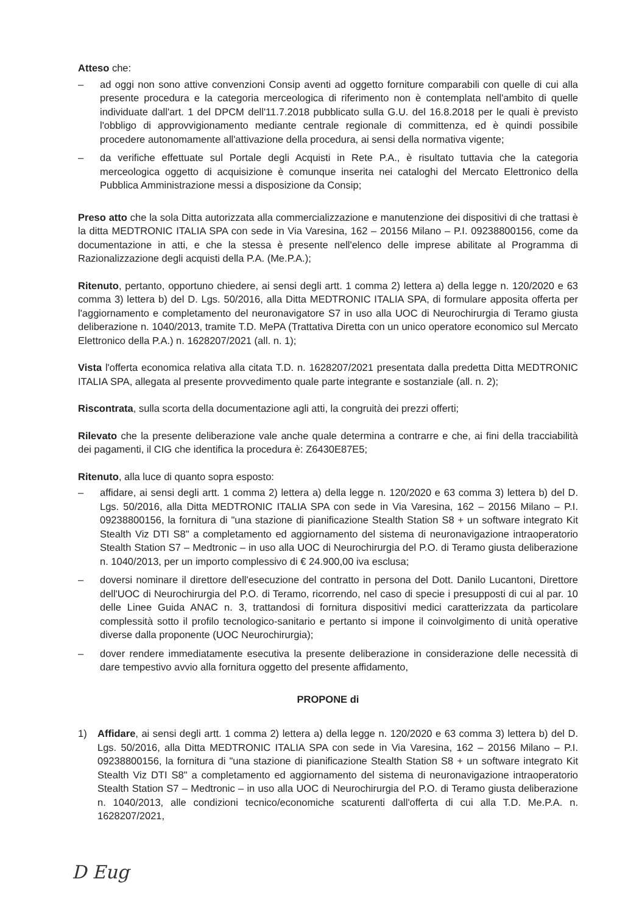Atteso che:
– ad oggi non sono attive convenzioni Consip aventi ad oggetto forniture comparabili con quelle di cui alla presente procedura e la categoria merceologica di riferimento non è contemplata nell'ambito di quelle individuate dall'art. 1 del DPCM dell'11.7.2018 pubblicato sulla G.U. del 16.8.2018 per le quali è previsto l'obbligo di approvvigionamento mediante centrale regionale di committenza, ed è quindi possibile procedere autonomamente all'attivazione della procedura, ai sensi della normativa vigente;
– da verifiche effettuate sul Portale degli Acquisti in Rete P.A., è risultato tuttavia che la categoria merceologica oggetto di acquisizione è comunque inserita nei cataloghi del Mercato Elettronico della Pubblica Amministrazione messi a disposizione da Consip;
Preso atto che la sola Ditta autorizzata alla commercializzazione e manutenzione dei dispositivi di che trattasi è la ditta MEDTRONIC ITALIA SPA con sede in Via Varesina, 162 – 20156 Milano – P.I. 09238800156, come da documentazione in atti, e che la stessa è presente nell'elenco delle imprese abilitate al Programma di Razionalizzazione degli acquisti della P.A. (Me.P.A.);
Ritenuto, pertanto, opportuno chiedere, ai sensi degli artt. 1 comma 2) lettera a) della legge n. 120/2020 e 63 comma 3) lettera b) del D. Lgs. 50/2016, alla Ditta MEDTRONIC ITALIA SPA, di formulare apposita offerta per l'aggiornamento e completamento del neuronavigatore S7 in uso alla UOC di Neurochirurgia di Teramo giusta deliberazione n. 1040/2013, tramite T.D. MePA (Trattativa Diretta con un unico operatore economico sul Mercato Elettronico della P.A.) n. 1628207/2021 (all. n. 1);
Vista l'offerta economica relativa alla citata T.D. n. 1628207/2021 presentata dalla predetta Ditta MEDTRONIC ITALIA SPA, allegata al presente provvedimento quale parte integrante e sostanziale (all. n. 2);
Riscontrata, sulla scorta della documentazione agli atti, la congruità dei prezzi offerti;
Rilevato che la presente deliberazione vale anche quale determina a contrarre e che, ai fini della tracciabilità dei pagamenti, il CIG che identifica la procedura è: Z6430E87E5;
Ritenuto, alla luce di quanto sopra esposto:
– affidare, ai sensi degli artt. 1 comma 2) lettera a) della legge n. 120/2020 e 63 comma 3) lettera b) del D. Lgs. 50/2016, alla Ditta MEDTRONIC ITALIA SPA con sede in Via Varesina, 162 – 20156 Milano – P.I. 09238800156, la fornitura di "una stazione di pianificazione Stealth Station S8 + un software integrato Kit Stealth Viz DTI S8" a completamento ed aggiornamento del sistema di neuronavigazione intraoperatorio Stealth Station S7 – Medtronic – in uso alla UOC di Neurochirurgia del P.O. di Teramo giusta deliberazione n. 1040/2013, per un importo complessivo di € 24.900,00 iva esclusa;
– doversi nominare il direttore dell'esecuzione del contratto in persona del Dott. Danilo Lucantoni, Direttore dell'UOC di Neurochirurgia del P.O. di Teramo, ricorrendo, nel caso di specie i presupposti di cui al par. 10 delle Linee Guida ANAC n. 3, trattandosi di fornitura dispositivi medici caratterizzata da particolare complessità sotto il profilo tecnologico-sanitario e pertanto si impone il coinvolgimento di unità operative diverse dalla proponente (UOC Neurochirurgia);
– dover rendere immediatamente esecutiva la presente deliberazione in considerazione delle necessità di dare tempestivo avvio alla fornitura oggetto del presente affidamento,
PROPONE di
1) Affidare, ai sensi degli artt. 1 comma 2) lettera a) della legge n. 120/2020 e 63 comma 3) lettera b) del D. Lgs. 50/2016, alla Ditta MEDTRONIC ITALIA SPA con sede in Via Varesina, 162 – 20156 Milano – P.I. 09238800156, la fornitura di "una stazione di pianificazione Stealth Station S8 + un software integrato Kit Stealth Viz DTI S8" a completamento ed aggiornamento del sistema di neuronavigazione intraoperatorio Stealth Station S7 – Medtronic – in uso alla UOC di Neurochirurgia del P.O. di Teramo giusta deliberazione n. 1040/2013, alle condizioni tecnico/economiche scaturenti dall'offerta di cui alla T.D. Me.P.A. n. 1628207/2021,
D Eug